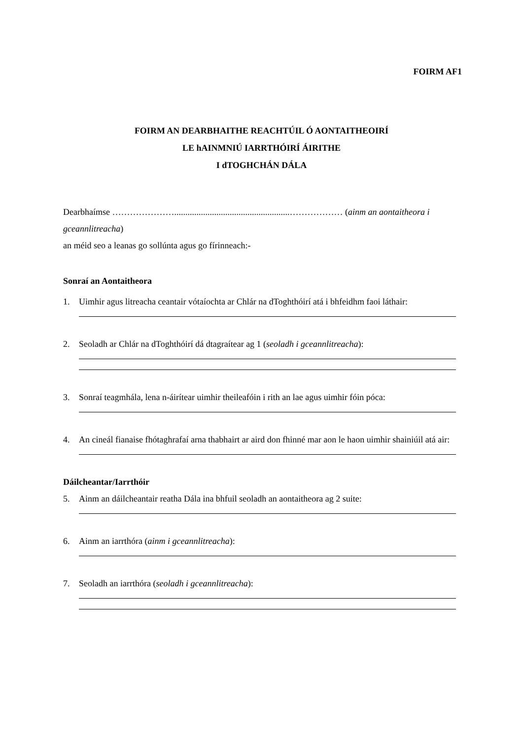FOIRM AF1
FOIRM AN DEARBHAITHE REACHTÚIL Ó AONTAITHEOIRÍ
LE hAINMNIÚ IARRTHÓIRÍ ÁIRITHE
I dTOGHCHÁN DÁLA
Dearbhaímse …………………....................................................……………… (ainm an aontaitheora i gceannlitreacha)
an méid seo a leanas go sollúnta agus go fírinneach:-
Sonraí an Aontaitheora
1. Uimhir agus litreacha ceantair vótaíochta ar Chlár na dToghthóirí atá i bhfeidhm faoi láthair:
2. Seoladh ar Chlár na dToghthóirí dá dtagraítear ag 1 (seoladh i gceannlitreacha):
3. Sonraí teagmhála, lena n-áirítear uimhir theileafóin i rith an lae agus uimhir fóin póca:
4. An cineál fianaise fhótaghrafaí arna thabhairt ar aird don fhinné mar aon le haon uimhir shainiúil atá air:
Dáilcheantar/Iarrthóir
5. Ainm an dáilcheantair reatha Dála ina bhfuil seoladh an aontaitheora ag 2 suite:
6. Ainm an iarrthóra (ainm i gceannlitreacha):
7. Seoladh an iarrthóra (seoladh i gceannlitreacha):